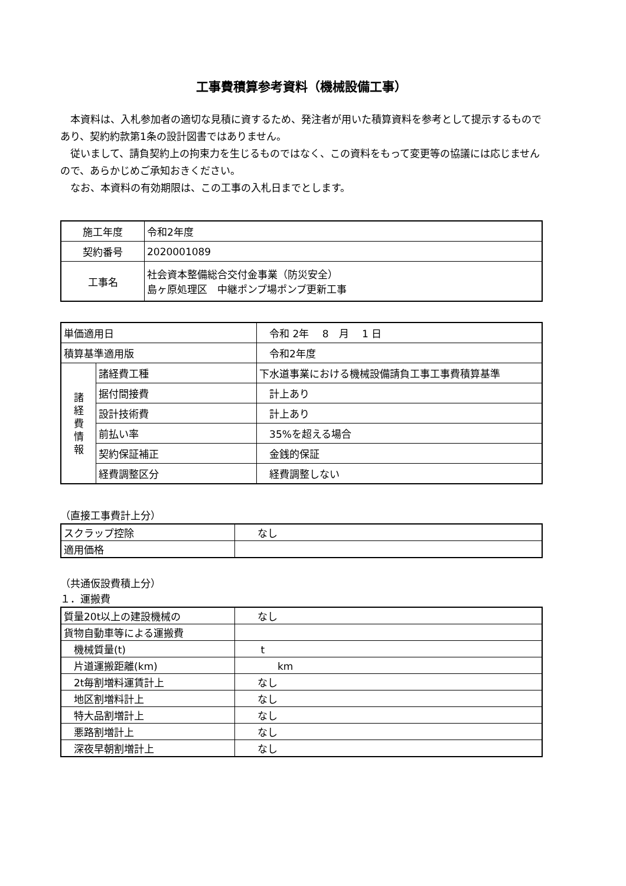工事費積算参考資料（機械設備工事）
　本資料は、入札参加者の適切な見積に資するため、発注者が用いた積算資料を参考として提示するものであり、契約約款第1条の設計図書ではありません。
　従いまして、請負契約上の拘束力を生じるものではなく、この資料をもって変更等の協議には応じませんので、あらかじめご承知おきください。
　なお、本資料の有効期限は、この工事の入札日までとします。
| 施工年度 | 令和2年度 |
| 契約番号 | 2020001089 |
| 工事名 | 社会資本整備総合交付金事業（防災安全） 島ヶ原処理区 中継ポンプ場ポンプ更新工事 |
| 単価適用日 | | 令和 2年 8 月 1 日 |
| 積算基準適用版 | | 令和2年度 |
| 諸 経 費 情 報 | 諸経費工種 | 下水道事業における機械設備請負工事工事費積算基準 |
| | 据付間接費 | 計上あり |
| | 設計技術費 | 計上あり |
| | 前払い率 | 35%を超える場合 |
| | 契約保証補正 | 金銭的保証 |
| | 経費調整区分 | 経費調整しない |
（直接工事費計上分）
| スクラップ控除 | なし |
| 適用価格 | |
（共通仮設費積上分）
１．運搬費
| 質量20t以上の建設機械の | なし |
| 貨物自動車等による運搬費 | |
| 機械質量(t) | t |
| 片道運搬距離(km) | km |
| 2t毎割増料運賃計上 | なし |
| 地区割増料計上 | なし |
| 特大品割増計上 | なし |
| 悪路割増計上 | なし |
| 深夜早朝割増計上 | なし |